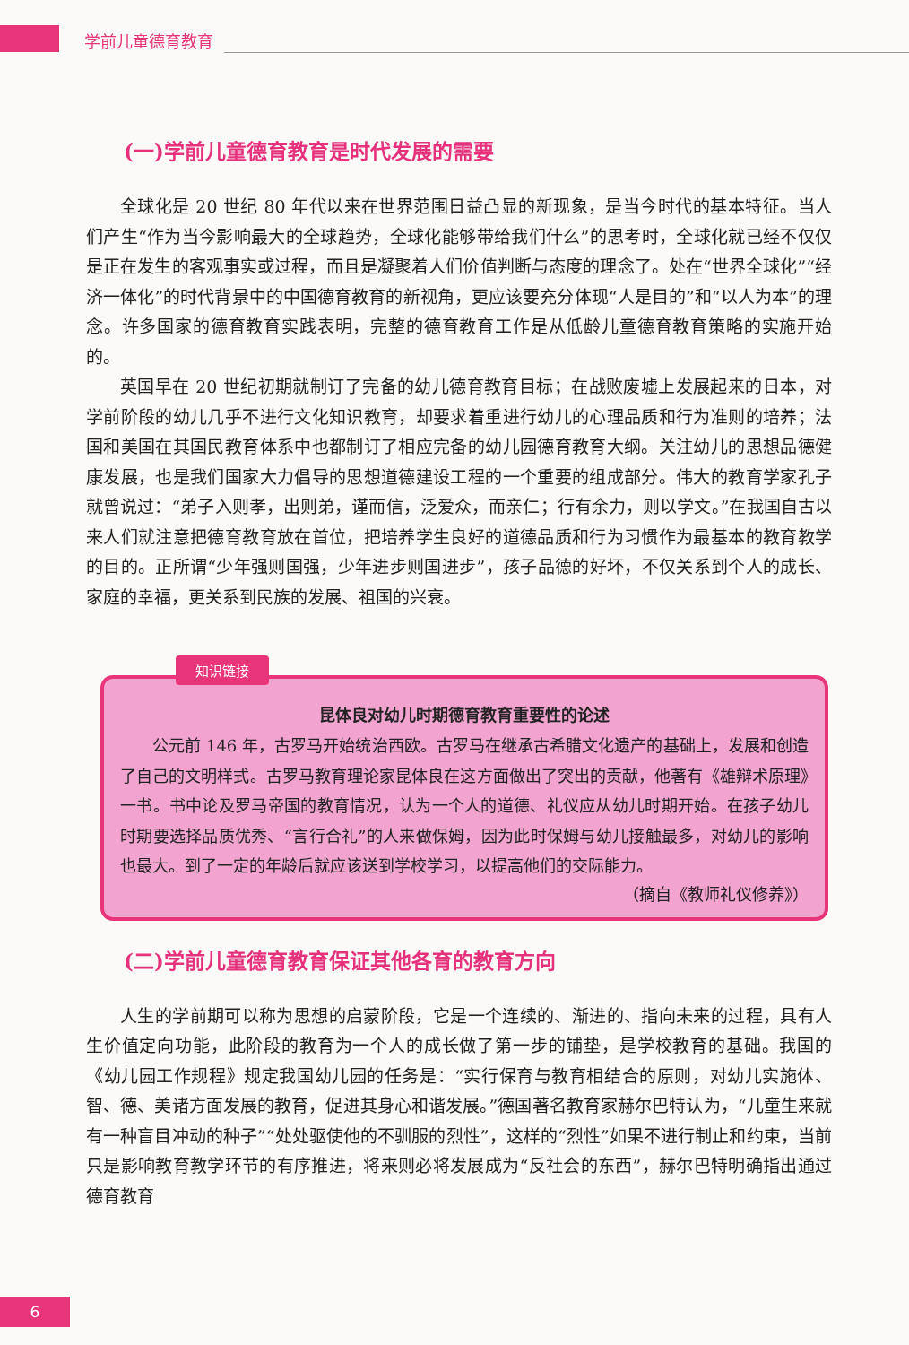学前儿童德育教育
(一)学前儿童德育教育是时代发展的需要
全球化是 20 世纪 80 年代以来在世界范围日益凸显的新现象，是当今时代的基本特征。当人们产生“作为当今影响最大的全球趋势，全球化能够带给我们什么”的思考时，全球化就已经不仅仅是正在发生的客观事实或过程，而且是凝聚着人们价值判断与态度的理念了。处在“世界全球化”“经济一体化”的时代背景中的中国德育教育的新视角，更应该要充分体现“人是目的”和“以人为本”的理念。许多国家的德育教育实践表明，完整的德育教育工作是从低龄儿童德育教育策略的实施开始的。
英国早在 20 世纪初期就制订了完备的幼儿德育教育目标；在战败废墟上发展起来的日本，对学前阶段的幼儿几乎不进行文化知识教育，却要求着重进行幼儿的心理品质和行为准则的培养；法国和美国在其国民教育体系中也都制订了相应完备的幼儿园德育教育大纲。关注幼儿的思想品德健康发展，也是我们国家大力倡导的思想道德建设工程的一个重要的组成部分。伟大的教育学家孔子就曾说过：“弟子入则孝，出则弟，谨而信，泛爱众，而亲仁；行有余力，则以学文。”在我国自古以来人们就注意把德育教育放在首位，把培养学生良好的道德品质和行为习惯作为最基本的教育教学的目的。正所谓“少年强则国强，少年进步则国进步”，孩子品德的好坏，不仅关系到个人的成长、家庭的幸福，更关系到民族的发展、祖国的兴衰。
知识链接
昆体良对幼儿时期德育教育重要性的论述
公元前 146 年，古罗马开始统治西欧。古罗马在继承古希腊文化遗产的基础上，发展和创造了自己的文明样式。古罗马教育理论家昆体良在这方面做出了突出的贡献，他著有《雄辩术原理》一书。书中论及罗马帝国的教育情况，认为一个人的道德、礼仪应从幼儿时期开始。在孩子幼儿时期要选择品质优秀、“言行合礼”的人来做保姆，因为此时保姆与幼儿接触最多，对幼儿的影响也最大。到了一定的年龄后就应该送到学校学习，以提高他们的交际能力。
（摘自《教师礼仪修养》）
(二)学前儿童德育教育保证其他各育的教育方向
人生的学前期可以称为思想的启蒙阶段，它是一个连续的、渐进的、指向未来的过程，具有人生价值定向功能，此阶段的教育为一个人的成长做了第一步的铺垫，是学校教育的基础。我国的《幼儿园工作规程》规定我国幼儿园的任务是：“实行保育与教育相结合的原则，对幼儿实施体、智、德、美诸方面发展的教育，促进其身心和谐发展。”德国著名教育家赫尔巴特认为，“儿童生来就有一种盲目冲动的种子”“处处驱使他的不驯服的烈性”，这样的“烈性”如果不进行制止和约束，当前只是影响教育教学环节的有序推进，将来则必将发展成为“反社会的东西”，赫尔巴特明确指出通过德育教育
6